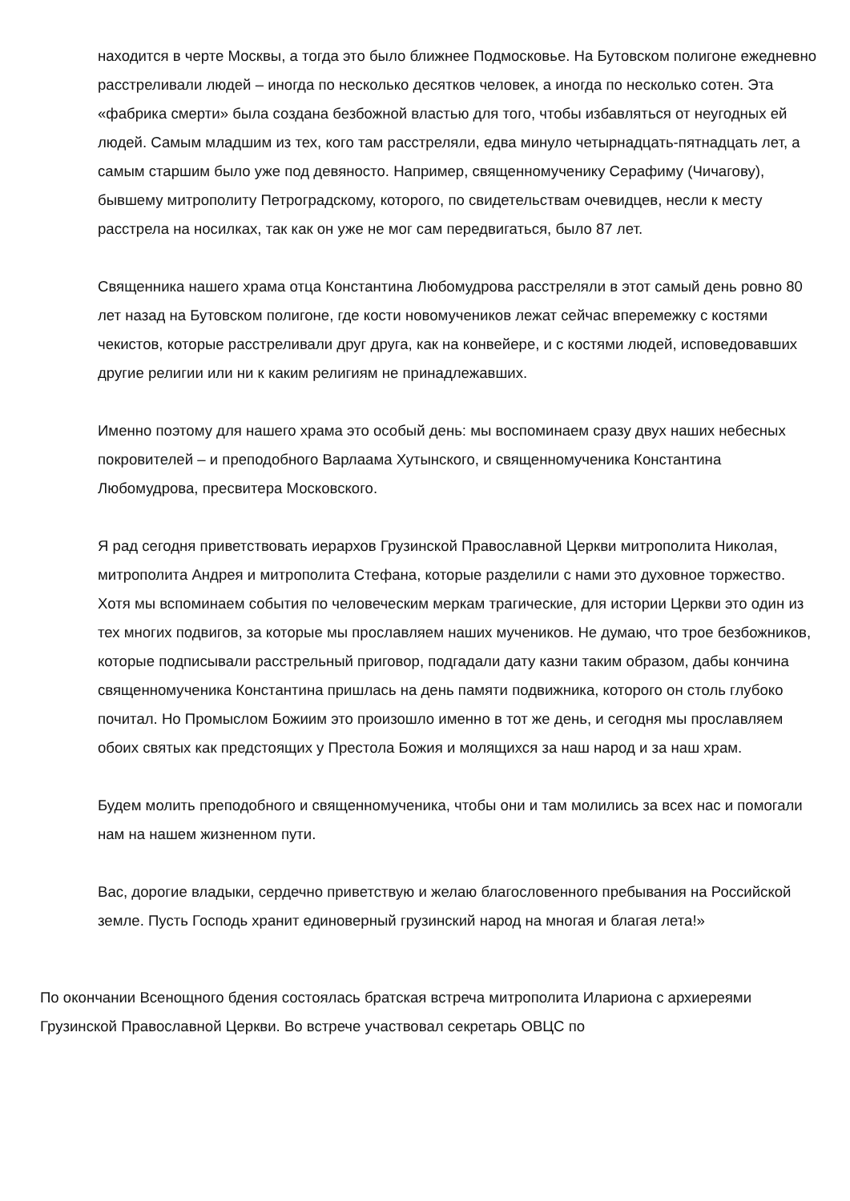находится в черте Москвы, а тогда это было ближнее Подмосковье. На Бутовском полигоне ежедневно расстреливали людей – иногда по несколько десятков человек, а иногда по несколько сотен. Эта «фабрика смерти» была создана безбожной властью для того, чтобы избавляться от неугодных ей людей. Самым младшим из тех, кого там расстреляли, едва минуло четырнадцать-пятнадцать лет, а самым старшим было уже под девяносто. Например, священномученику Серафиму (Чичагову), бывшему митрополиту Петроградскому, которого, по свидетельствам очевидцев, несли к месту расстрела на носилках, так как он уже не мог сам передвигаться, было 87 лет.
Священника нашего храма отца Константина Любомудрова расстреляли в этот самый день ровно 80 лет назад на Бутовском полигоне, где кости новомучеников лежат сейчас вперемежку с костями чекистов, которые расстреливали друг друга, как на конвейере, и с костями людей, исповедовавших другие религии или ни к каким религиям не принадлежавших.
Именно поэтому для нашего храма это особый день: мы воспоминаем сразу двух наших небесных покровителей – и преподобного Варлаама Хутынского, и священномученика Константина Любомудрова, пресвитера Московского.
Я рад сегодня приветствовать иерархов Грузинской Православной Церкви митрополита Николая, митрополита Андрея и митрополита Стефана, которые разделили с нами это духовное торжество. Хотя мы вспоминаем события по человеческим меркам трагические, для истории Церкви это один из тех многих подвигов, за которые мы прославляем наших мучеников. Не думаю, что трое безбожников, которые подписывали расстрельный приговор, подгадали дату казни таким образом, дабы кончина священномученика Константина пришлась на день памяти подвижника, которого он столь глубоко почитал. Но Промыслом Божиим это произошло именно в тот же день, и сегодня мы прославляем обоих святых как предстоящих у Престола Божия и молящихся за наш народ и за наш храм.
Будем молить преподобного и священномученика, чтобы они и там молились за всех нас и помогали нам на нашем жизненном пути.
Вас, дорогие владыки, сердечно приветствую и желаю благословенного пребывания на Российской земле. Пусть Господь хранит единоверный грузинский народ на многая и благая лета!»
По окончании Всенощного бдения состоялась братская встреча митрополита Илариона с архиереями Грузинской Православной Церкви. Во встрече участвовал секретарь ОВЦС по